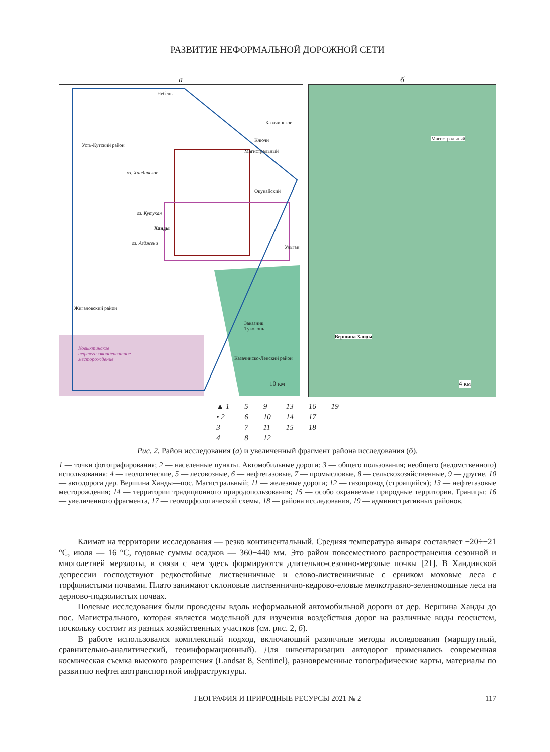РАЗВИТИЕ НЕФОРМАЛЬНОЙ ДОРОЖНОЙ СЕТИ
а
Небель
Казачинское
Ключи
Магистральный
Усть-Кутский район
оз. Хандинское
Окунайский
оз. Кутукан
Ханды
оз. Агджени
Ульган
Жигаловский район
Заказник
Туколонь
Ковыктинское
нефтегазоконденсатное
месторождение
Казачинско-Ленский район
10 км
б
Магистральный
Вершина Ханды
4 км
▲ 1
• 2
3
4
5
6
7
8
9
10
11
12
13
14
15
16
17
18
19
Рис. 2. Район исследования (а) и увеличенный фрагмент района исследования (б).
1 — точки фотографирования; 2 — населенные пункты. Автомобильные дороги: 3 — общего пользования; необщего (ведомственного) использования: 4 — геологические, 5 — лесовозные, 6 — нефтегазовые, 7 — промысловые, 8 — сельскохозяйственные, 9 — другие. 10 — автодорога дер. Вершина Ханды—пос. Магистральный; 11 — железные дороги; 12 — газопровод (строящийся); 13 — нефтегазовые месторождения; 14 — территории традиционного природопользования; 15 — особо охраняемые природные территории. Границы: 16 — увеличенного фрагмента, 17 — геоморфологической схемы, 18 — района исследования, 19 — административных районов.
Климат на территории исследования — резко континентальный. Средняя температура января составляет −20÷−21 °С, июля — 16 °С, годовые суммы осадков — 360−440 мм. Это район повсеместного распространения сезонной и многолетней мерзлоты, в связи с чем здесь формируются длительно-сезонно-мерзлые почвы [21]. В Хандинской депрессии господствуют редкостойные лиственничные и елово-лиственничные с ерником моховые леса с торфянистыми почвами. Плато занимают склоновые лиственнично-кедрово-еловые мелкотравно-зеленомошные леса на дерново-подзолистых почвах.
Полевые исследования были проведены вдоль неформальной автомобильной дороги от дер. Вершина Ханды до пос. Магистрального, которая является модельной для изучения воздействия дорог на различные виды геосистем, поскольку состоит из разных хозяйственных участков (см. рис. 2, б).
В работе использовался комплексный подход, включающий различные методы исследования (маршрутный, сравнительно-аналитический, геоинформационный). Для инвентаризации автодорог применялись современная космическая съемка высокого разрешения (Landsat 8, Sentinel), разновременные топографические карты, материалы по развитию нефтегазотранспортной инфраструктуры.
ГЕОГРАФИЯ И ПРИРОДНЫЕ РЕСУРСЫ 2021 № 2 117